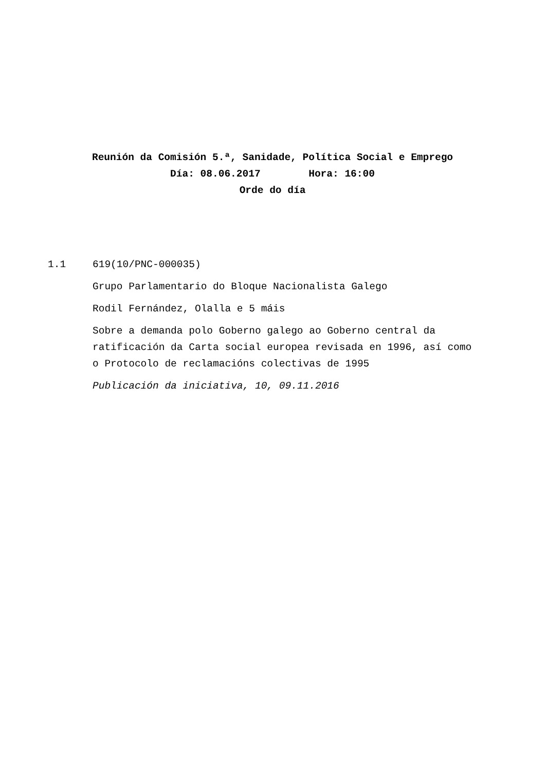Reunión da Comisión 5.ª, Sanidade, Política Social e Emprego
Día: 08.06.2017 Hora: 16:00
Orde do día
1.1 619(10/PNC-000035)
Grupo Parlamentario do Bloque Nacionalista Galego
Rodil Fernández, Olalla e 5 máis
Sobre a demanda polo Goberno galego ao Goberno central da ratificación da Carta social europea revisada en 1996, así como o Protocolo de reclamacións colectivas de 1995
Publicación da iniciativa, 10, 09.11.2016